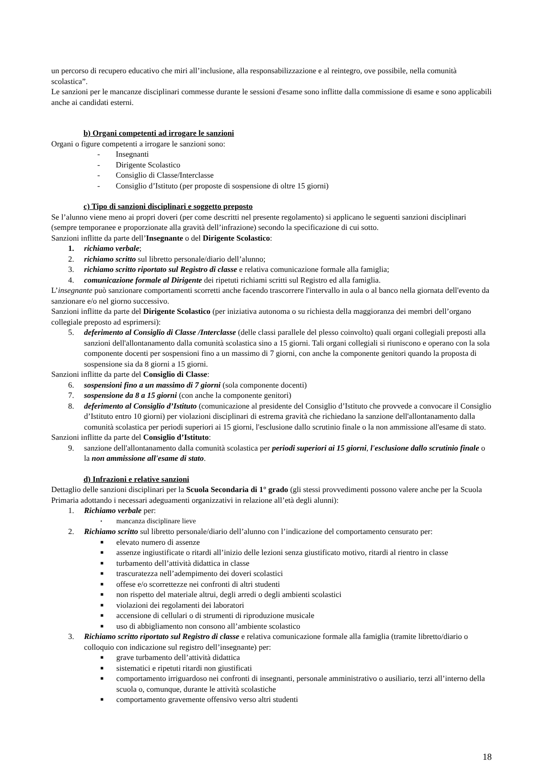un percorso di recupero educativo che miri all’inclusione, alla responsabilizzazione e al reintegro, ove possibile, nella comunità scolastica”.
Le sanzioni per le mancanze disciplinari commesse durante le sessioni d'esame sono inflitte dalla commissione di esame e sono applicabili anche ai candidati esterni.
b) Organi competenti ad irrogare le sanzioni
Organi o figure competenti a irrogare le sanzioni sono:
- Insegnanti
- Dirigente Scolastico
- Consiglio di Classe/Interclasse
- Consiglio d’Istituto (per proposte di sospensione di oltre 15 giorni)
c) Tipo di sanzioni disciplinari e soggetto preposto
Se l’alunno viene meno ai propri doveri (per come descritti nel presente regolamento) si applicano le seguenti sanzioni disciplinari (sempre temporanee e proporzionate alla gravità dell’infrazione) secondo la specificazione di cui sotto.
Sanzioni inflitte da parte dell’Insegnante o del Dirigente Scolastico:
1. richiamo verbale;
2. richiamo scritto sul libretto personale/diario dell’alunno;
3. richiamo scritto riportato sul Registro di classe e relativa comunicazione formale alla famiglia;
4. comunicazione formale al Dirigente dei ripetuti richiami scritti sul Registro ed alla famiglia.
L’insegnante può sanzionare comportamenti scorretti anche facendo trascorrere l'intervallo in aula o al banco nella giornata dell'evento da sanzionare e/o nel giorno successivo.
Sanzioni inflitte da parte del Dirigente Scolastico (per iniziativa autonoma o su richiesta della maggioranza dei membri dell’organo collegiale preposto ad esprimersi):
5. deferimento al Consiglio di Classe /Interclasse (delle classi parallele del plesso coinvolto) quali organi collegiali preposti alla sanzioni dell'allontanamento dalla comunità scolastica sino a 15 giorni. Tali organi collegiali si riuniscono e operano con la sola componente docenti per sospensioni fino a un massimo di 7 giorni, con anche la componente genitori quando la proposta di sospensione sia da 8 giorni a 15 giorni.
Sanzioni inflitte da parte del Consiglio di Classe:
6. sospensioni fino a un massimo di 7 giorni (sola componente docenti)
7. sospensione da 8 a 15 giorni (con anche la componente genitori)
8. deferimento al Consiglio d’Istituto (comunicazione al presidente del Consiglio d’Istituto che provvede a convocare il Consiglio d’Istituto entro 10 giorni) per violazioni disciplinari di estrema gravità che richiedano la sanzione dell'allontanamento dalla comunità scolastica per periodi superiori ai 15 giorni, l'esclusione dallo scrutinio finale o la non ammissione all'esame di stato.
Sanzioni inflitte da parte del Consiglio d’Istituto:
9. sanzione dell'allontanamento dalla comunità scolastica per periodi superiori ai 15 giorni, l'esclusione dallo scrutinio finale o la non ammissione all'esame di stato.
d) Infrazioni e relative sanzioni
Dettaglio delle sanzioni disciplinari per la Scuola Secondaria di 1° grado (gli stessi provvedimenti possono valere anche per la Scuola Primaria adottando i necessari adeguamenti organizzativi in relazione all’età degli alunni):
1. Richiamo verbale per:
• mancanza disciplinare lieve
2. Richiamo scritto sul libretto personale/diario dell’alunno con l’indicazione del comportamento censurato per:
■ elevato numero di assenze
■ assenze ingiustificate o ritardi all’inizio delle lezioni senza giustificato motivo, ritardi al rientro in classe
■ turbamento dell’attività didattica in classe
■ trascuratezza nell’adempimento dei doveri scolastici
■ offese e/o scorrettezze nei confronti di altri studenti
■ non rispetto del materiale altrui, degli arredi o degli ambienti scolastici
■ violazioni dei regolamenti dei laboratori
■ accensione di cellulari o di strumenti di riproduzione musicale
■ uso di abbigliamento non consono all’ambiente scolastico
3. Richiamo scritto riportato sul Registro di classe e relativa comunicazione formale alla famiglia (tramite libretto/diario o colloquio con indicazione sul registro dell’insegnante) per:
■ grave turbamento dell’attività didattica
■ sistematici e ripetuti ritardi non giustificati
■ comportamento irriguardoso nei confronti di insegnanti, personale amministrativo o ausiliario, terzi all’interno della scuola o, comunque, durante le attività scolastiche
■ comportamento gravemente offensivo verso altri studenti
18